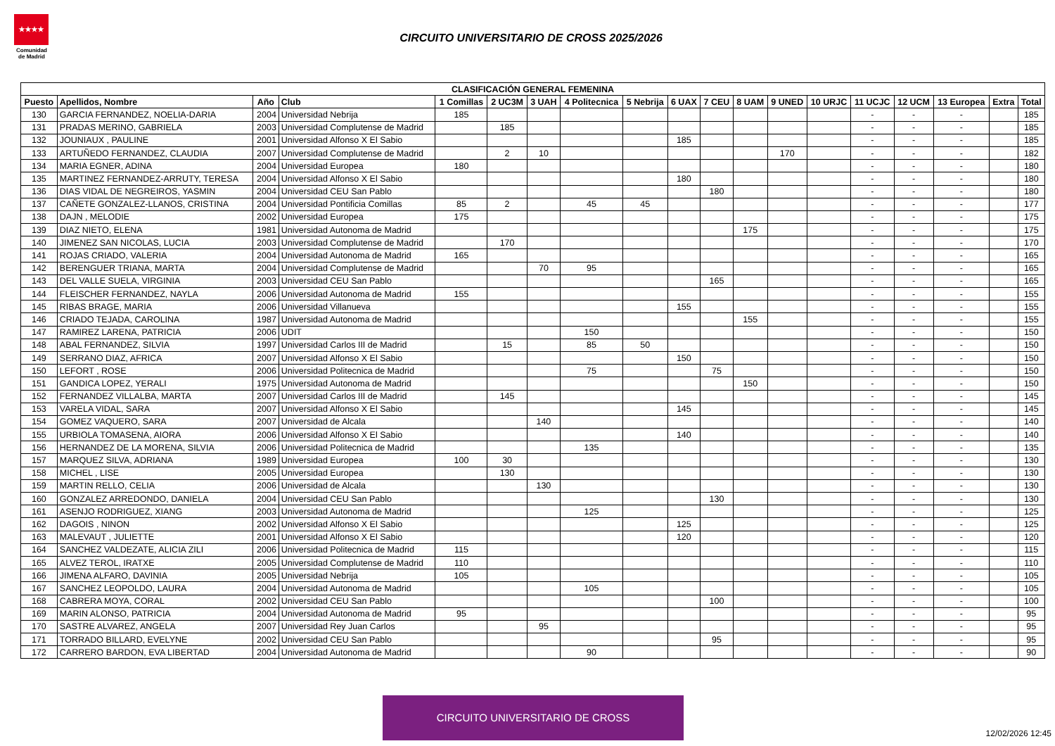★★★★
Comunidad de Madrid
CIRCUITO UNIVERSITARIO DE CROSS 2025/2026
| CLASIFICACIÓN GENERAL FEMENINA | | | | | | | | | | | | | | | | | | |
| --- | --- | --- | --- | --- | --- | --- | --- | --- | --- | --- | --- | --- | --- | --- | --- | --- | --- | --- |
| Puesto | Apellidos, Nombre | Año | Club | 1 Comillas | 2 UC3M | 3 UAH | 4 Politecnica | 5 Nebrija | 6 UAX | 7 CEU | 8 UAM | 9 UNED | 10 URJC | 11 UCJC | 12 UCM | 13 Europea | Extra | Total |
| 130 | GARCIA FERNANDEZ, NOELIA-DARIA | 2004 | Universidad Nebrija | 185 | | | | | | | | | | - | - | - | | 185 |
| 131 | PRADAS MERINO, GABRIELA | 2003 | Universidad Complutense de Madrid | | 185 | | | | | | | | | - | - | - | | 185 |
| 132 | JOUNIAUX , PAULINE | 2001 | Universidad Alfonso X El Sabio | | | | | | 185 | | | | | - | - | - | | 185 |
| 133 | ARTUÑEDO FERNANDEZ, CLAUDIA | 2007 | Universidad Complutense de Madrid | | 2 | 10 | | | | | | 170 | | - | - | - | | 182 |
| 134 | MARIA EGNER, ADINA | 2004 | Universidad Europea | 180 | | | | | | | | | | - | - | - | | 180 |
| 135 | MARTINEZ FERNANDEZ-ARRUTY, TERESA | 2004 | Universidad Alfonso X El Sabio | | | | | | 180 | | | | | - | - | - | | 180 |
| 136 | DIAS VIDAL DE NEGREIROS, YASMIN | 2004 | Universidad CEU San Pablo | | | | | | | 180 | | | | - | - | - | | 180 |
| 137 | CAÑETE GONZALEZ-LLANOS, CRISTINA | 2004 | Universidad Pontificia Comillas | 85 | 2 | | 45 | 45 | | | | | | - | - | - | | 177 |
| 138 | DAJN , MELODIE | 2002 | Universidad Europea | 175 | | | | | | | | | | - | - | - | | 175 |
| 139 | DIAZ NIETO, ELENA | 1981 | Universidad Autonoma de Madrid | | | | | | | | 175 | | | - | - | - | | 175 |
| 140 | JIMENEZ SAN NICOLAS, LUCIA | 2003 | Universidad Complutense de Madrid | | 170 | | | | | | | | | - | - | - | | 170 |
| 141 | ROJAS CRIADO, VALERIA | 2004 | Universidad Autonoma de Madrid | 165 | | | | | | | | | | - | - | - | | 165 |
| 142 | BERENGUER TRIANA, MARTA | 2004 | Universidad Complutense de Madrid | | | 70 | 95 | | | | | | | - | - | - | | 165 |
| 143 | DEL VALLE SUELA, VIRGINIA | 2003 | Universidad CEU San Pablo | | | | | | | 165 | | | | - | - | - | | 165 |
| 144 | FLEISCHER FERNANDEZ, NAYLA | 2006 | Universidad Autonoma de Madrid | 155 | | | | | | | | | | - | - | - | | 155 |
| 145 | RIBAS BRAGE, MARIA | 2006 | Universidad Villanueva | | | | | | 155 | | | | | - | - | - | | 155 |
| 146 | CRIADO TEJADA, CAROLINA | 1987 | Universidad Autonoma de Madrid | | | | | | | | 155 | | | - | - | - | | 155 |
| 147 | RAMIREZ LARENA, PATRICIA | 2006 | UDIT | | | | 150 | | | | | | | - | - | - | | 150 |
| 148 | ABAL FERNANDEZ, SILVIA | 1997 | Universidad Carlos III de Madrid | | 15 | | 85 | 50 | | | | | | - | - | - | | 150 |
| 149 | SERRANO DIAZ, AFRICA | 2007 | Universidad Alfonso X El Sabio | | | | | | 150 | | | | | - | - | - | | 150 |
| 150 | LEFORT , ROSE | 2006 | Universidad Politecnica de Madrid | | | | 75 | | | 75 | | | | - | - | - | | 150 |
| 151 | GANDICA LOPEZ, YERALI | 1975 | Universidad Autonoma de Madrid | | | | | | | | 150 | | | - | - | - | | 150 |
| 152 | FERNANDEZ VILLALBA, MARTA | 2007 | Universidad Carlos III de Madrid | | 145 | | | | | | | | | - | - | - | | 145 |
| 153 | VARELA VIDAL, SARA | 2007 | Universidad Alfonso X El Sabio | | | | | | 145 | | | | | - | - | - | | 145 |
| 154 | GOMEZ VAQUERO, SARA | 2007 | Universidad de Alcala | | | 140 | | | | | | | | - | - | - | | 140 |
| 155 | URBIOLA TOMASENA, AIORA | 2006 | Universidad Alfonso X El Sabio | | | | | | 140 | | | | | - | - | - | | 140 |
| 156 | HERNANDEZ DE LA MORENA, SILVIA | 2006 | Universidad Politecnica de Madrid | | | | 135 | | | | | | | - | - | - | | 135 |
| 157 | MARQUEZ SILVA, ADRIANA | 1989 | Universidad Europea | 100 | 30 | | | | | | | | | - | - | - | | 130 |
| 158 | MICHEL , LISE | 2005 | Universidad Europea | | 130 | | | | | | | | | - | - | - | | 130 |
| 159 | MARTIN RELLO, CELIA | 2006 | Universidad de Alcala | | | 130 | | | | | | | | - | - | - | | 130 |
| 160 | GONZALEZ ARREDONDO, DANIELA | 2004 | Universidad CEU San Pablo | | | | | | | 130 | | | | - | - | - | | 130 |
| 161 | ASENJO RODRIGUEZ, XIANG | 2003 | Universidad Autonoma de Madrid | | | | 125 | | | | | | | - | - | - | | 125 |
| 162 | DAGOIS , NINON | 2002 | Universidad Alfonso X El Sabio | | | | | | 125 | | | | | - | - | - | | 125 |
| 163 | MALEVAUT , JULIETTE | 2001 | Universidad Alfonso X El Sabio | | | | | | 120 | | | | | - | - | - | | 120 |
| 164 | SANCHEZ VALDEZATE, ALICIA ZILI | 2006 | Universidad Politecnica de Madrid | 115 | | | | | | | | | | - | - | - | | 115 |
| 165 | ALVEZ TEROL, IRATXE | 2005 | Universidad Complutense de Madrid | 110 | | | | | | | | | | - | - | - | | 110 |
| 166 | JIMENA ALFARO, DAVINIA | 2005 | Universidad Nebrija | 105 | | | | | | | | | | - | - | - | | 105 |
| 167 | SANCHEZ LEOPOLDO, LAURA | 2004 | Universidad Autonoma de Madrid | | | | 105 | | | | | | | - | - | - | | 105 |
| 168 | CABRERA MOYA, CORAL | 2002 | Universidad CEU San Pablo | | | | | | | 100 | | | | - | - | - | | 100 |
| 169 | MARIN ALONSO, PATRICIA | 2004 | Universidad Autonoma de Madrid | 95 | | | | | | | | | | - | - | - | | 95 |
| 170 | SASTRE ALVAREZ, ANGELA | 2007 | Universidad Rey Juan Carlos | | | 95 | | | | | | | | - | - | - | | 95 |
| 171 | TORRADO BILLARD, EVELYNE | 2002 | Universidad CEU San Pablo | | | | | | | 95 | | | | - | - | - | | 95 |
| 172 | CARRERO BARDON, EVA LIBERTAD | 2004 | Universidad Autonoma de Madrid | | | | 90 | | | | | | | - | - | - | | 90 |
CIRCUITO UNIVERSITARIO DE CROSS
12/02/2026 12:45